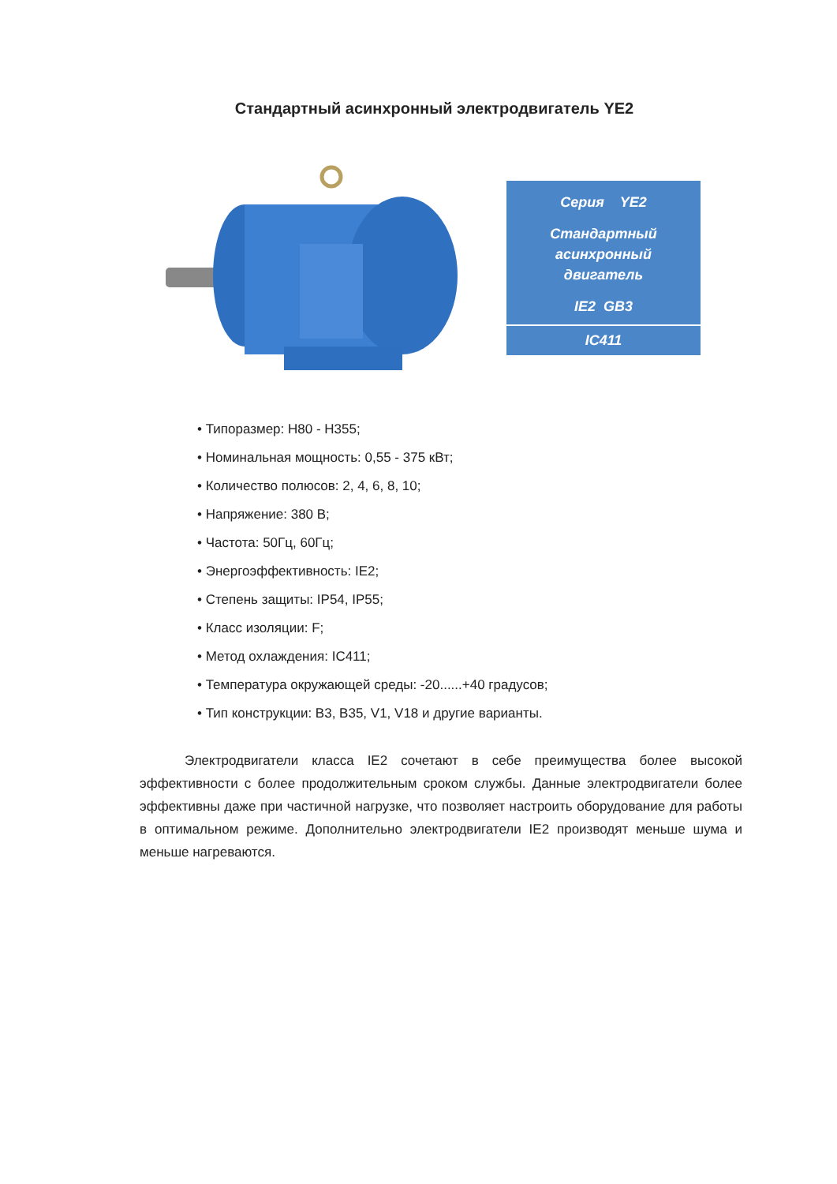Стандартный асинхронный электродвигатель YE2
Серия YE2
Стандартный асинхронный двигатель
IE2 GB3
IC411
• Типоразмер: H80 - H355;
• Номинальная мощность: 0,55 - 375 кВт;
• Количество полюсов: 2, 4, 6, 8, 10;
• Напряжение: 380 В;
• Частота: 50Гц, 60Гц;
• Энергоэффективность: IE2;
• Степень защиты: IP54, IP55;
• Класс изоляции: F;
• Метод охлаждения: IC411;
• Температура окружающей среды: -20......+40 градусов;
• Тип конструкции: B3, B35, V1, V18 и другие варианты.
Электродвигатели класса IE2 сочетают в себе преимущества более высокой эффективности с более продолжительным сроком службы. Данные электродвигатели более эффективны даже при частичной нагрузке, что позволяет настроить оборудование для работы в оптимальном режиме. Дополнительно электродвигатели IE2 производят меньше шума и меньше нагреваются.